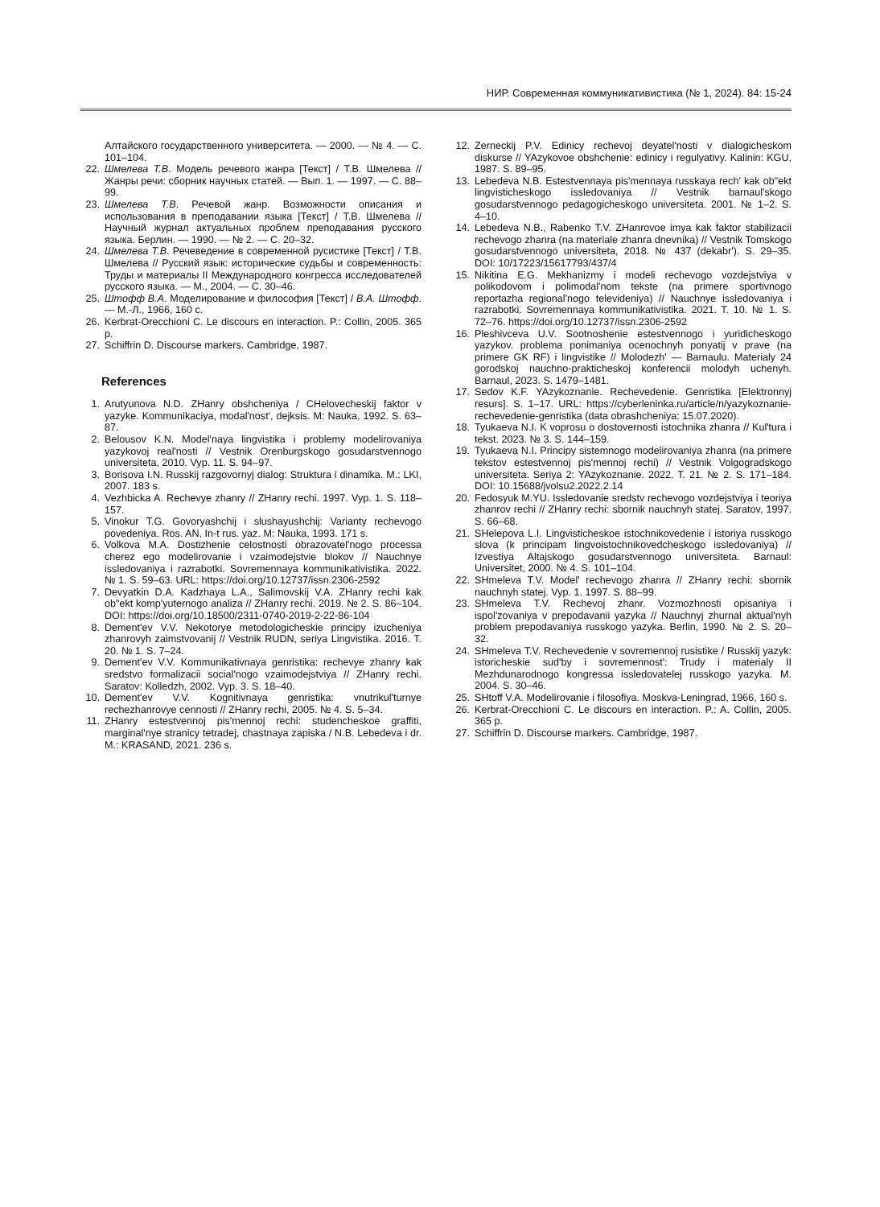НИР. Современная коммуникативистика (№ 1, 2024). 84: 15-24
Алтайского государственного университета. — 2000. — № 4. — С. 101–104.
22. Шмелева Т.В. Модель речевого жанра [Текст] / Т.В. Шмелева // Жанры речи: сборник научных статей. — Вып. 1. — 1997. — С. 88–99.
23. Шмелева Т.В. Речевой жанр. Возможности описания и использования в преподавании языка [Текст] / Т.В. Шмелева // Научный журнал актуальных проблем преподавания русского языка. Берлин. — 1990. — № 2. — С. 20–32.
24. Шмелева Т.В. Речеведение в современной русистике [Текст] / Т.В. Шмелева // Русский язык: исторические судьбы и современность: Труды и материалы II Международного конгресса исследователей русского языка. — М., 2004. — С. 30–46.
25. Штофф В.А. Моделирование и философия [Текст] / В.А. Штофф. — М.-Л., 1966, 160 с.
26. Kerbrat-Orecchioni C. Le discours en interaction. P.: Collin, 2005. 365 p.
27. Schiffrin D. Discourse markers. Cambridge, 1987.
References
1. Arutyunova N.D. ZHanry obshcheniya / CHelovecheskij faktor v yazyke. Kommunikaciya, modal'nost', dejksis. M: Nauka, 1992. S. 63–87.
2. Belousov K.N. Model'naya lingvistika i problemy modelirovaniya yazykovoj real'nosti // Vestnik Orenburgskogo gosudarstvennogo universiteta, 2010. Vyp. 11. S. 94–97.
3. Borisova I.N. Russkij razgovornyj dialog: Struktura i dinamika. M.: LKI, 2007. 183 s.
4. Vezhbicka A. Rechevye zhanry // ZHanry rechi. 1997. Vyp. 1. S. 118–157.
5. Vinokur T.G. Govoryashchij i slushayushchij: Varianty rechevogo povedeniya. Ros. AN, In-t rus. yaz. M: Nauka, 1993. 171 s.
6. Volkova M.A. Dostizhenie celostnosti obrazovatel'nogo processa cherez ego modelirovanie i vzaimodejstvie blokov // Nauchnye issledovaniya i razrabotki. Sovremennaya kommunikativistika. 2022. № 1. S. 59–63. URL: https://doi.org/10.12737/issn.2306-2592
7. Devyatkin D.A. Kadzhaya L.A., Salimovskij V.A. ZHanry rechi kak ob"ekt komp'yuternogo analiza // ZHanry rechi. 2019. № 2. S. 86–104. DOI: https://doi.org/10.18500/2311-0740-2019-2-22-86-104
8. Dement'ev V.V. Nekotorye metodologicheskie principy izucheniya zhanrovyh zaimstvovanij // Vestnik RUDN, seriya Lingvistika. 2016. T. 20. № 1. S. 7–24.
9. Dement'ev V.V. Kommunikativnaya genristika: rechevye zhanry kak sredstvo formalizacii social'nogo vzaimodejstviya // ZHanry rechi. Saratov: Kolledzh, 2002. Vyp. 3. S. 18–40.
10. Dement'ev V.V. Kognitivnaya genristika: vnutrikul'turnye rechezhanrovye cennosti // ZHanry rechi, 2005. № 4. S. 5–34.
11. ZHanry estestvennoj pis'mennoj rechi: studencheskoe graffiti, marginal'nye stranicy tetradej, chastnaya zapiska / N.B. Lebedeva i dr. M.: KRASAND, 2021. 236 s.
12. Zerneckij P.V. Edinicy rechevoj deyatel'nosti v dialogicheskom diskurse // YAzykovoe obshchenie: edinicy i regulyativy. Kalinin: KGU, 1987. S. 89–95.
13. Lebedeva N.B. Estestvennaya pis'mennaya russkaya rech' kak ob"ekt lingvisticheskogo issledovaniya // Vestnik barnaul'skogo gosudarstvennogo pedagogicheskogo universiteta. 2001. № 1–2. S. 4–10.
14. Lebedeva N.B., Rabenko T.V. ZHanrovoe imya kak faktor stabilizacii rechevogo zhanra (na materiale zhanra dnevnika) // Vestnik Tomskogo gosudarstvennogo universiteta, 2018. № 437 (dekabr'). S. 29–35. DOI: 10/17223/15617793/437/4
15. Nikitina E.G. Mekhanizmy i modeli rechevogo vozdejstviya v polikodovom i polimodal'nom tekste (na primere sportivnogo reportazha regional'nogo televideniya) // Nauchnye issledovaniya i razrabotki. Sovremennaya kommunikativistika. 2021. T. 10. № 1. S. 72–76. https://doi.org/10.12737/issn.2306-2592
16. Pleshivceva U.V. Sootnoshenie estestvennogo i yuridicheskogo yazykov. problema ponimaniya ocenochnyh ponyatij v prave (na primere GK RF) i lingvistike // Molodezh' — Barnaulu. Materialy 24 gorodskoj nauchno-prakticheskoj konferencii molodyh uchenyh. Barnaul, 2023. S. 1479–1481.
17. Sedov K.F. YAzykoznanie. Rechevedenie. Genristika [Elektronnyj resurs]. S. 1–17. URL: https://cyberleninka.ru/article/n/yazykoznanie-rechevedenie-genristika (data obrashcheniya: 15.07.2020).
18. Tyukaeva N.I. K voprosu o dostovernosti istochnika zhanra // Kul'tura i tekst. 2023. № 3. S. 144–159.
19. Tyukaeva N.I. Principy sistemnogo modelirovaniya zhanra (na primere tekstov estestvennoj pis'mennoj rechi) // Vestnik Volgogradskogo universiteta. Seriya 2: YAzykoznanie. 2022. T. 21. № 2. S. 171–184. DOI: 10.15688/jvolsu2.2022.2.14
20. Fedosyuk M.YU. Issledovanie sredstv rechevogo vozdejstviya i teoriya zhanrov rechi // ZHanry rechi: sbornik nauchnyh statej. Saratov, 1997. S. 66–68.
21. SHelepova L.I. Lingvisticheskoe istochnikovedenie i istoriya russkogo slova (k principam lingvoistochnikovedcheskogo issledovaniya) // Izvestiya Altajskogo gosudarstvennogo universiteta. Barnaul: Universitet, 2000. № 4. S. 101–104.
22. SHmeleva T.V. Model' rechevogo zhanra // ZHanry rechi: sbornik nauchnyh statej. Vyp. 1. 1997. S. 88–99.
23. SHmeleva T.V. Rechevoj zhanr. Vozmozhnosti opisaniya i ispol'zovaniya v prepodavanii yazyka // Nauchnyj zhurnal aktual'nyh problem prepodavaniya russkogo yazyka. Berlin, 1990. № 2. S. 20–32.
24. SHmeleva T.V. Rechevedenie v sovremennoj rusistike / Russkij yazyk: istoricheskie sud'by i sovremennost': Trudy i materialy II Mezhdunarodnogo kongressa issledovatelej russkogo yazyka. M. 2004. S. 30–46.
25. SHtoff V.A. Modelirovanie i filosofiya. Moskva-Leningrad, 1966, 160 s.
26. Kerbrat-Orecchioni C. Le discours en interaction. P.: A. Collin, 2005. 365 p.
27. Schiffrin D. Discourse markers. Cambridge, 1987.